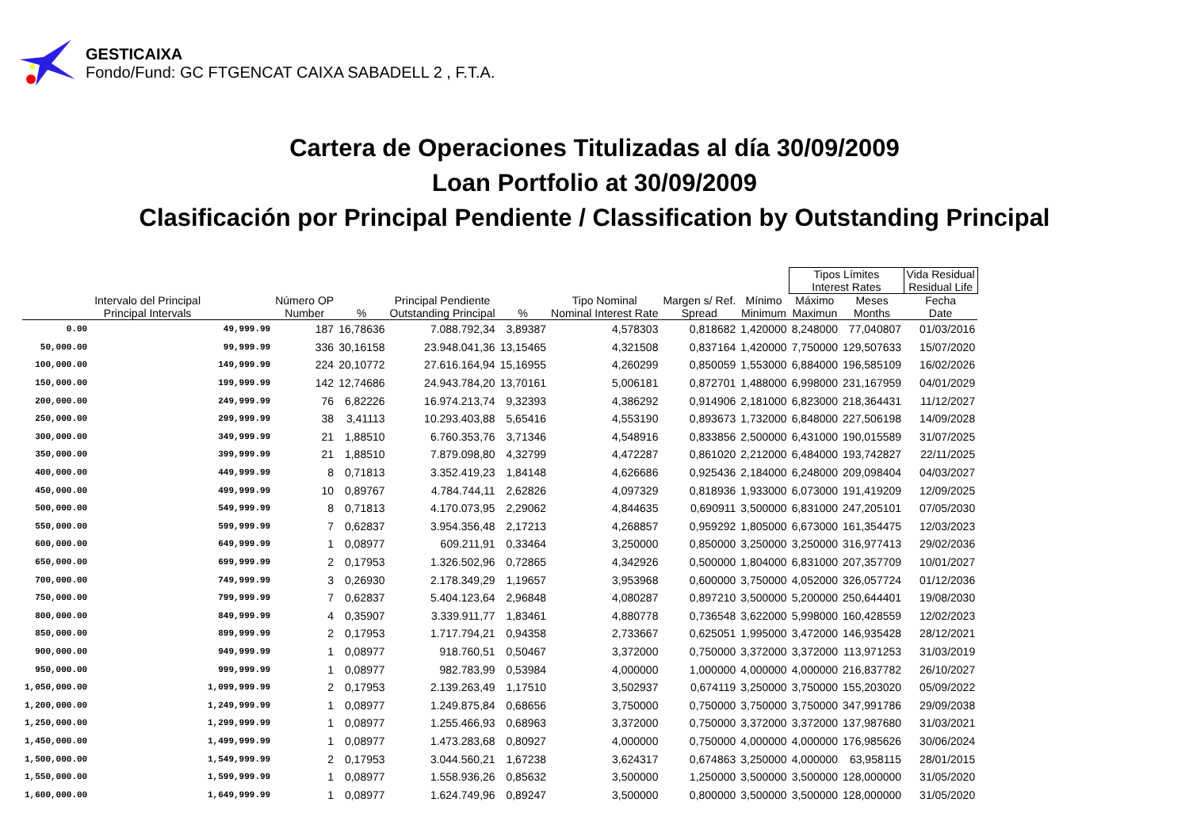GESTICAIXA
Fondo/Fund: GC FTGENCAT CAIXA SABADELL 2 , F.T.A.
Cartera de Operaciones Titulizadas al día 30/09/2009
Loan Portfolio at 30/09/2009
Clasificación por Principal Pendiente / Classification by Outstanding Principal
| | | | | | | | | | Tipos Límites Interest Rates | | Vida Residual Residual Life |
| --- | --- | --- | --- | --- | --- | --- | --- | --- | --- | --- | --- |
| Intervalo del Principal Principal Intervals | | Número OP Number | % | Principal Pendiente Outstanding Principal | % | Tipo Nominal Nominal Interest Rate | Margen s/ Ref. Spread | Mínimo Minimum | Máximo Maximun | Meses Months | Fecha Date |
| 0.00 | 49,999.99 | 187 | 16,78636 | 7.088.792,34 | 3,89387 | 4,578303 | 0,818682 | 1,420000 | 8,248000 | 77,040807 | 01/03/2016 |
| 50,000.00 | 99,999.99 | 336 | 30,16158 | 23.948.041,36 | 13,15465 | 4,321508 | 0,837164 | 1,420000 | 7,750000 | 129,507633 | 15/07/2020 |
| 100,000.00 | 149,999.99 | 224 | 20,10772 | 27.616.164,94 | 15,16955 | 4,260299 | 0,850059 | 1,553000 | 6,884000 | 196,585109 | 16/02/2026 |
| 150,000.00 | 199,999.99 | 142 | 12,74686 | 24.943.784,20 | 13,70161 | 5,006181 | 0,872701 | 1,488000 | 6,998000 | 231,167959 | 04/01/2029 |
| 200,000.00 | 249,999.99 | 76 | 6,82226 | 16.974.213,74 | 9,32393 | 4,386292 | 0,914906 | 2,181000 | 6,823000 | 218,364431 | 11/12/2027 |
| 250,000.00 | 299,999.99 | 38 | 3,41113 | 10.293.403,88 | 5,65416 | 4,553190 | 0,893673 | 1,732000 | 6,848000 | 227,506198 | 14/09/2028 |
| 300,000.00 | 349,999.99 | 21 | 1,88510 | 6.760.353,76 | 3,71346 | 4,548916 | 0,833856 | 2,500000 | 6,431000 | 190,015589 | 31/07/2025 |
| 350,000.00 | 399,999.99 | 21 | 1,88510 | 7.879.098,80 | 4,32799 | 4,472287 | 0,861020 | 2,212000 | 6,484000 | 193,742827 | 22/11/2025 |
| 400,000.00 | 449,999.99 | 8 | 0,71813 | 3.352.419,23 | 1,84148 | 4,626686 | 0,925436 | 2,184000 | 6,248000 | 209,098404 | 04/03/2027 |
| 450,000.00 | 499,999.99 | 10 | 0,89767 | 4.784.744,11 | 2,62826 | 4,097329 | 0,818936 | 1,933000 | 6,073000 | 191,419209 | 12/09/2025 |
| 500,000.00 | 549,999.99 | 8 | 0,71813 | 4.170.073,95 | 2,29062 | 4,844635 | 0,690911 | 3,500000 | 6,831000 | 247,205101 | 07/05/2030 |
| 550,000.00 | 599,999.99 | 7 | 0,62837 | 3.954.356,48 | 2,17213 | 4,268857 | 0,959292 | 1,805000 | 6,673000 | 161,354475 | 12/03/2023 |
| 600,000.00 | 649,999.99 | 1 | 0,08977 | 609.211,91 | 0,33464 | 3,250000 | 0,850000 | 3,250000 | 3,250000 | 316,977413 | 29/02/2036 |
| 650,000.00 | 699,999.99 | 2 | 0,17953 | 1.326.502,96 | 0,72865 | 4,342926 | 0,500000 | 1,804000 | 6,831000 | 207,357709 | 10/01/2027 |
| 700,000.00 | 749,999.99 | 3 | 0,26930 | 2.178.349,29 | 1,19657 | 3,953968 | 0,600000 | 3,750000 | 4,052000 | 326,057724 | 01/12/2036 |
| 750,000.00 | 799,999.99 | 7 | 0,62837 | 5.404.123,64 | 2,96848 | 4,080287 | 0,897210 | 3,500000 | 5,200000 | 250,644401 | 19/08/2030 |
| 800,000.00 | 849,999.99 | 4 | 0,35907 | 3.339.911,77 | 1,83461 | 4,880778 | 0,736548 | 3,622000 | 5,998000 | 160,428559 | 12/02/2023 |
| 850,000.00 | 899,999.99 | 2 | 0,17953 | 1.717.794,21 | 0,94358 | 2,733667 | 0,625051 | 1,995000 | 3,472000 | 146,935428 | 28/12/2021 |
| 900,000.00 | 949,999.99 | 1 | 0,08977 | 918.760,51 | 0,50467 | 3,372000 | 0,750000 | 3,372000 | 3,372000 | 113,971253 | 31/03/2019 |
| 950,000.00 | 999,999.99 | 1 | 0,08977 | 982.783,99 | 0,53984 | 4,000000 | 1,000000 | 4,000000 | 4,000000 | 216,837782 | 26/10/2027 |
| 1,050,000.00 | 1,099,999.99 | 2 | 0,17953 | 2.139.263,49 | 1,17510 | 3,502937 | 0,674119 | 3,250000 | 3,750000 | 155,203020 | 05/09/2022 |
| 1,200,000.00 | 1,249,999.99 | 1 | 0,08977 | 1.249.875,84 | 0,68656 | 3,750000 | 0,750000 | 3,750000 | 3,750000 | 347,991786 | 29/09/2038 |
| 1,250,000.00 | 1,299,999.99 | 1 | 0,08977 | 1.255.466,93 | 0,68963 | 3,372000 | 0,750000 | 3,372000 | 3,372000 | 137,987680 | 31/03/2021 |
| 1,450,000.00 | 1,499,999.99 | 1 | 0,08977 | 1.473.283,68 | 0,80927 | 4,000000 | 0,750000 | 4,000000 | 4,000000 | 176,985626 | 30/06/2024 |
| 1,500,000.00 | 1,549,999.99 | 2 | 0,17953 | 3.044.560,21 | 1,67238 | 3,624317 | 0,674863 | 3,250000 | 4,000000 | 63,958115 | 28/01/2015 |
| 1,550,000.00 | 1,599,999.99 | 1 | 0,08977 | 1.558.936,26 | 0,85632 | 3,500000 | 1,250000 | 3,500000 | 3,500000 | 128,000000 | 31/05/2020 |
| 1,600,000.00 | 1,649,999.99 | 1 | 0,08977 | 1.624.749,96 | 0,89247 | 3,500000 | 0,800000 | 3,500000 | 3,500000 | 128,000000 | 31/05/2020 |